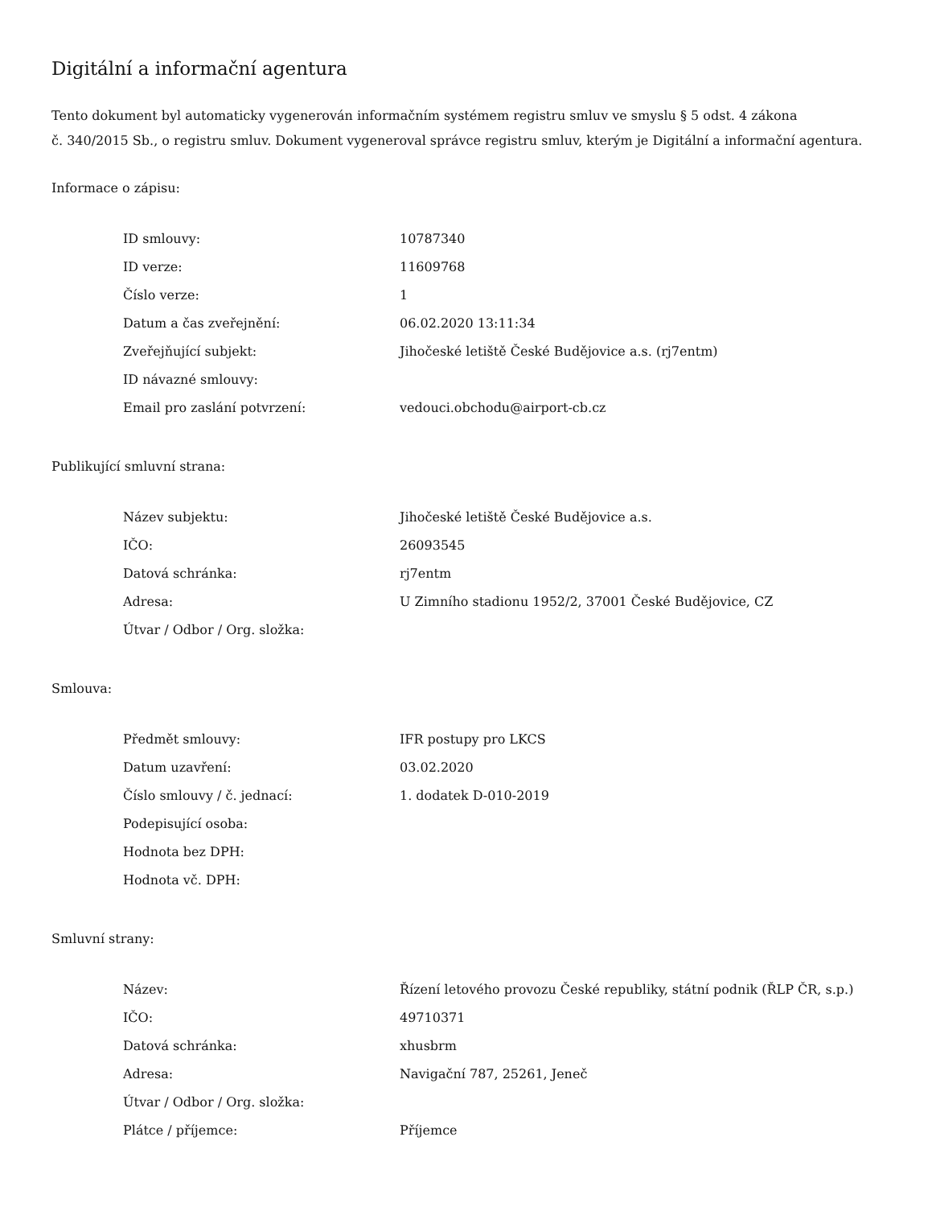Digitální a informační agentura
Tento dokument byl automaticky vygenerován informačním systémem registru smluv ve smyslu § 5 odst. 4 zákona
č. 340/2015 Sb., o registru smluv. Dokument vygeneroval správce registru smluv, kterým je Digitální a informační agentura.
Informace o zápisu:
| ID smlouvy: | 10787340 |
| ID verze: | 11609768 |
| Číslo verze: | 1 |
| Datum a čas zveřejnění: | 06.02.2020 13:11:34 |
| Zveřejňující subjekt: | Jihočeské letiště České Budějovice a.s. (rj7entm) |
| ID návazné smlouvy: | |
| Email pro zaslání potvrzení: | vedouci.obchodu@airport-cb.cz |
Publikující smluvní strana:
| Název subjektu: | Jihočeské letiště České Budějovice a.s. |
| IČO: | 26093545 |
| Datová schránka: | rj7entm |
| Adresa: | U Zimního stadionu 1952/2, 37001 České Budějovice, CZ |
| Útvar / Odbor / Org. složka: | |
Smlouva:
| Předmět smlouvy: | IFR postupy pro LKCS |
| Datum uzavření: | 03.02.2020 |
| Číslo smlouvy / č. jednací: | 1. dodatek D-010-2019 |
| Podepisující osoba: | |
| Hodnota bez DPH: | |
| Hodnota vč. DPH: | |
Smluvní strany:
| Název: | Řízení letového provozu České republiky, státní podnik (ŘLP ČR, s.p.) |
| IČO: | 49710371 |
| Datová schránka: | xhusbrm |
| Adresa: | Navigační 787, 25261, Jeneč |
| Útvar / Odbor / Org. složka: | |
| Plátce / příjemce: | Příjemce |